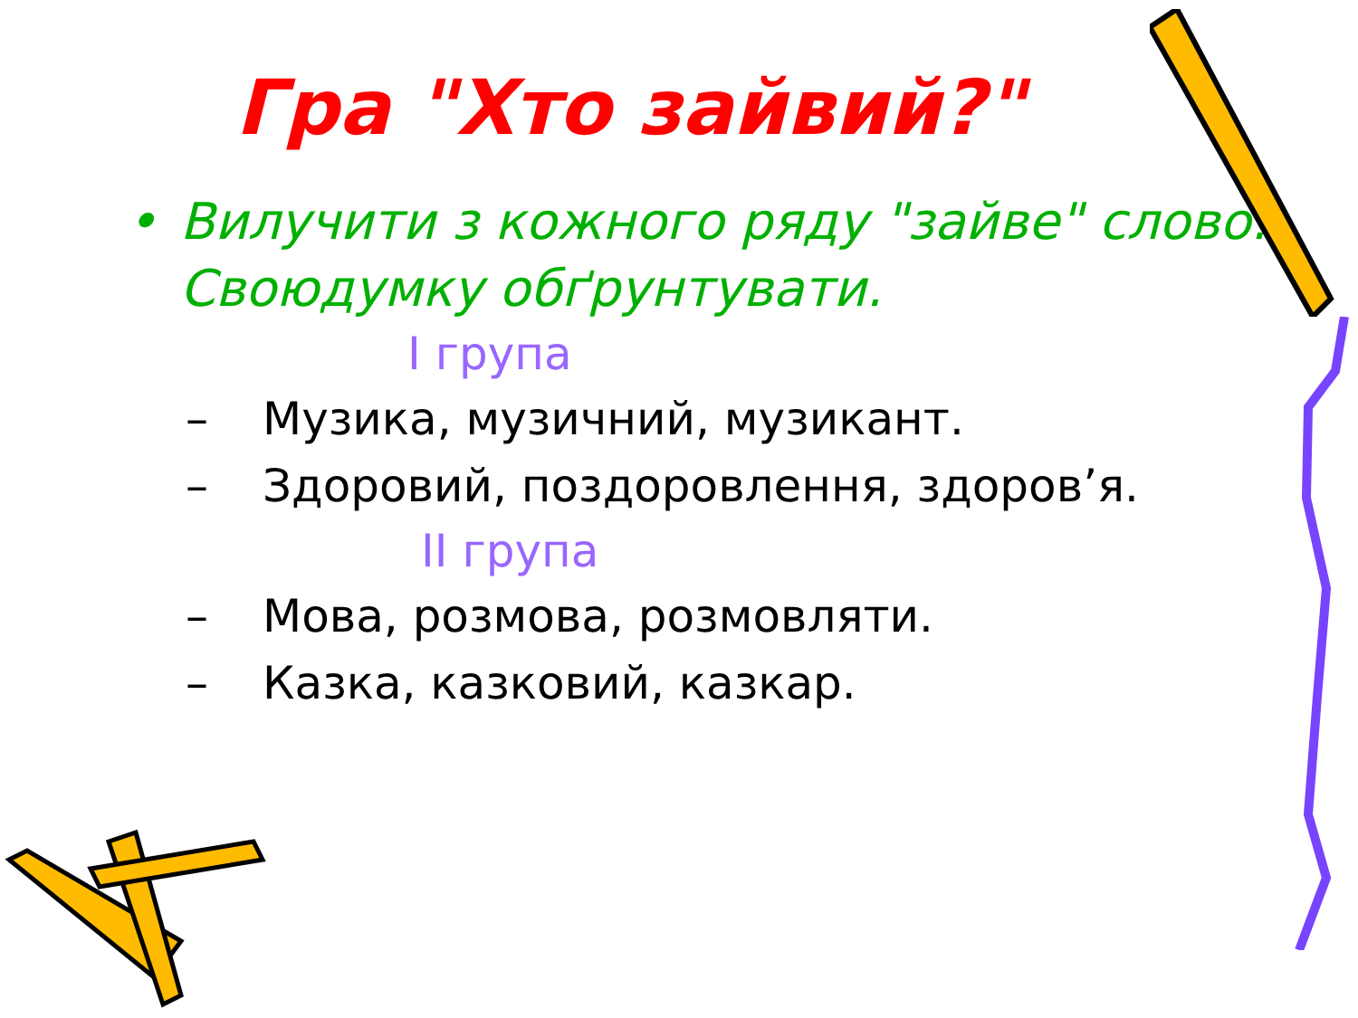Гра "Хто зайвий?"
• Вилучити з кожного ряду "зайве" слово. Своюдумку обґрунтувати.
I група
– Музика, музичний, музикант.
– Здоровий, поздоровлення, здоров’я.
II група
– Мова, розмова, розмовляти.
– Казка, казковий, казкар.